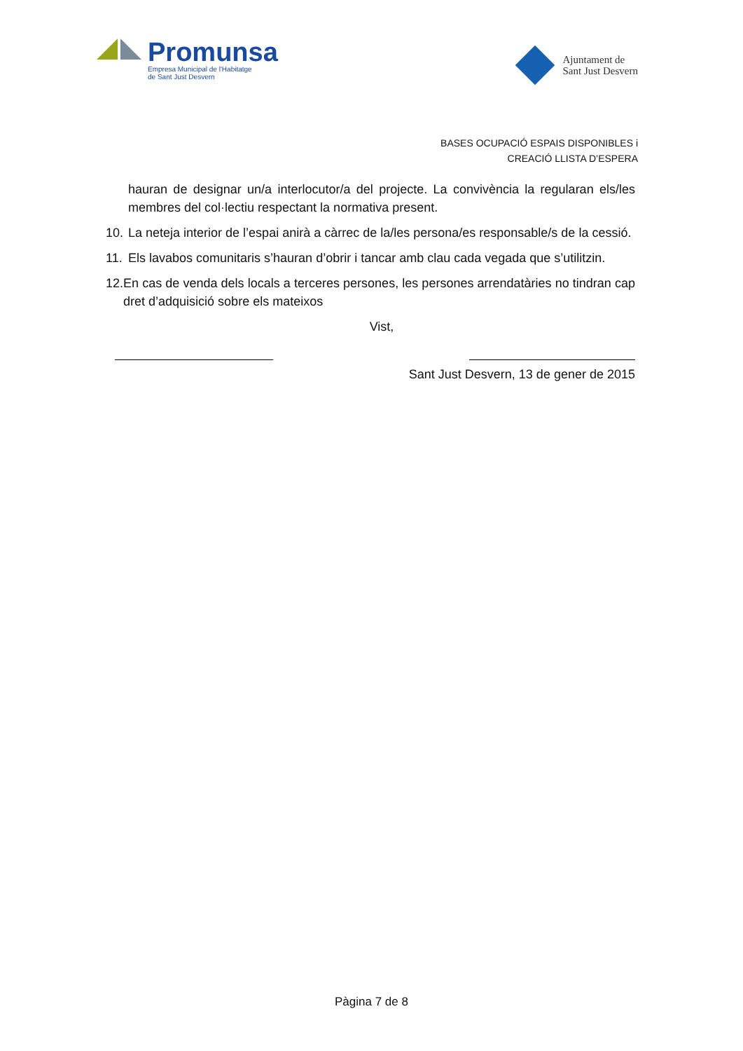Promunsa
Empresa Municipal de l'Habitatge
de Sant Just Desvern
Ajuntament de
Sant Just Desvern
BASES OCUPACIÓ ESPAIS DISPONIBLES i
CREACIÓ LLISTA D’ESPERA
hauran de designar un/a interlocutor/a del projecte. La convivència la regularan els/les membres del col·lectiu respectant la normativa present.
10. La neteja interior de l’espai anirà a càrrec de la/les persona/es responsable/s de la cessió.
11. Els lavabos comunitaris s’hauran d’obrir i tancar amb clau cada vegada que s’utilitzin.
12. En cas de venda dels locals a terceres persones, les persones arrendatàries no tindran cap dret d’adquisició sobre els mateixos
Vist,
Sant Just Desvern, 13 de gener de 2015
Pàgina 7 de 8